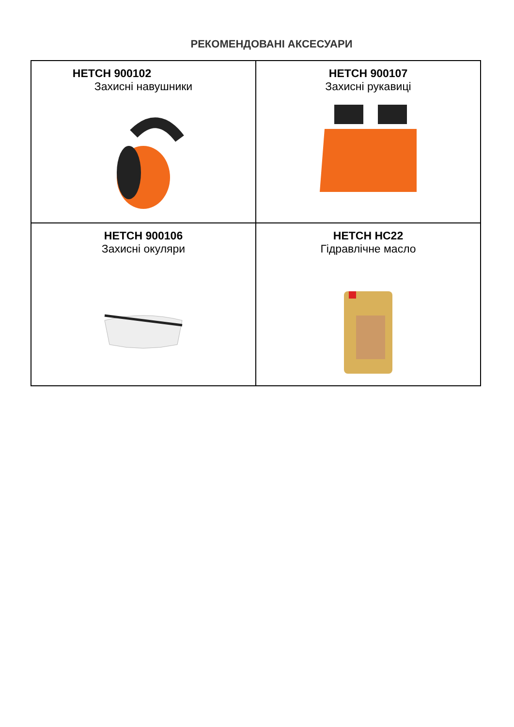РЕКОМЕНДОВАНІ АКСЕСУАРИ
| HETCH 900102 Захисні навушники | HETCH 900107 Захисні рукавиці |
| HETCH 900106 Захисні окуляри | HETCH HC22 Гідравлічне масло |